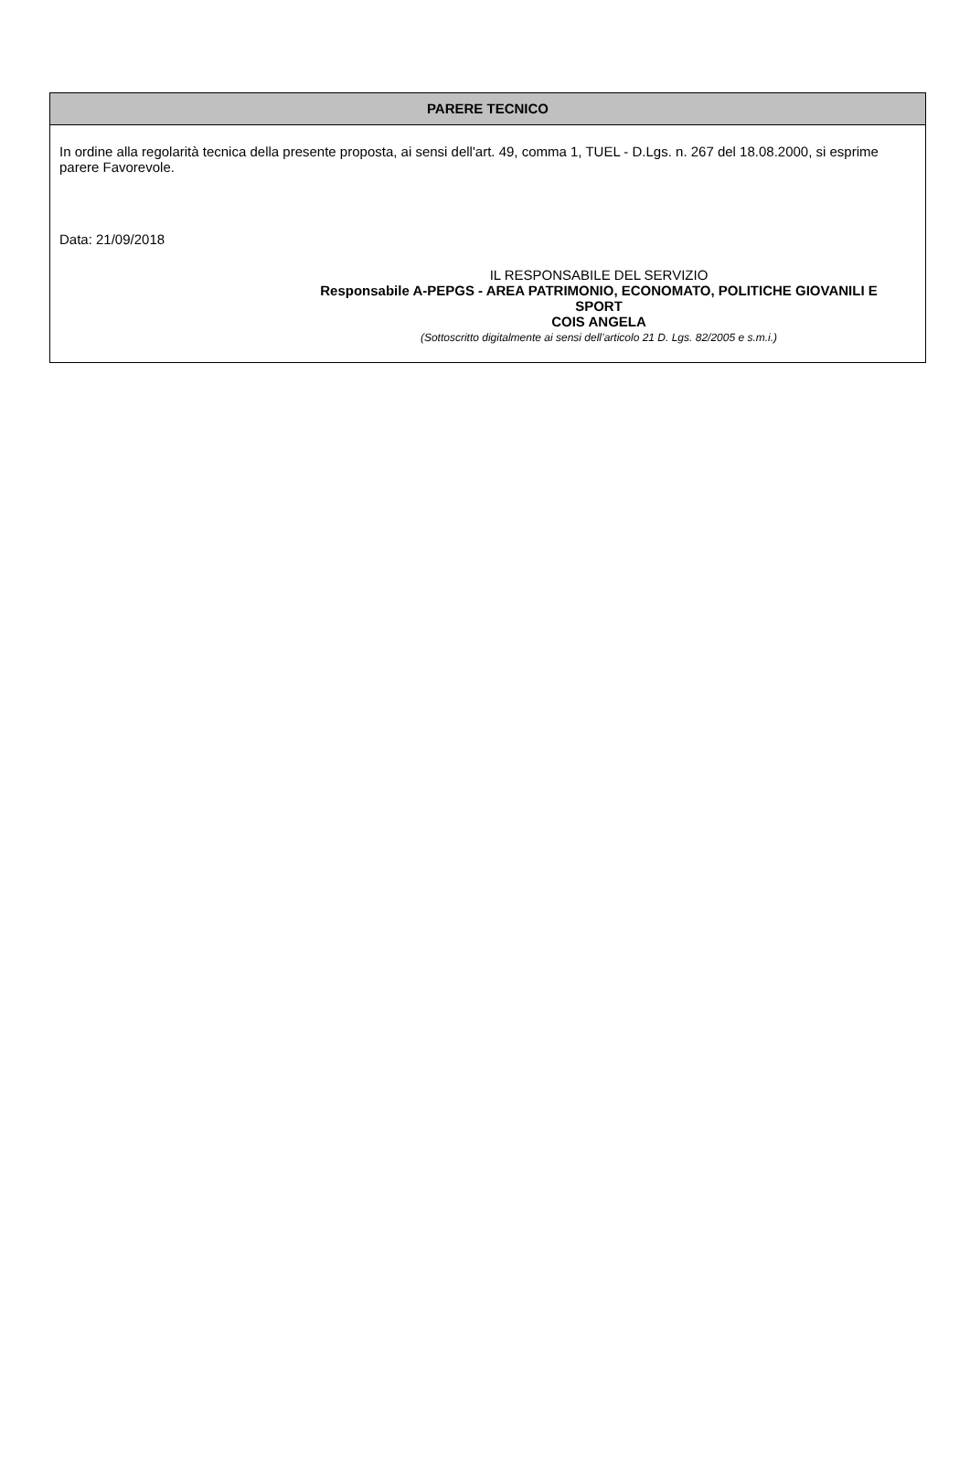PARERE TECNICO
In ordine alla regolarità tecnica della presente proposta, ai sensi dell'art. 49, comma 1, TUEL - D.Lgs. n. 267 del 18.08.2000, si esprime parere Favorevole.
Data: 21/09/2018
IL RESPONSABILE DEL SERVIZIO
Responsabile A-PEPGS - AREA PATRIMONIO, ECONOMATO, POLITICHE GIOVANILI E SPORT
COIS ANGELA
(Sottoscritto digitalmente ai sensi dell’articolo 21 D. Lgs. 82/2005 e s.m.i.)